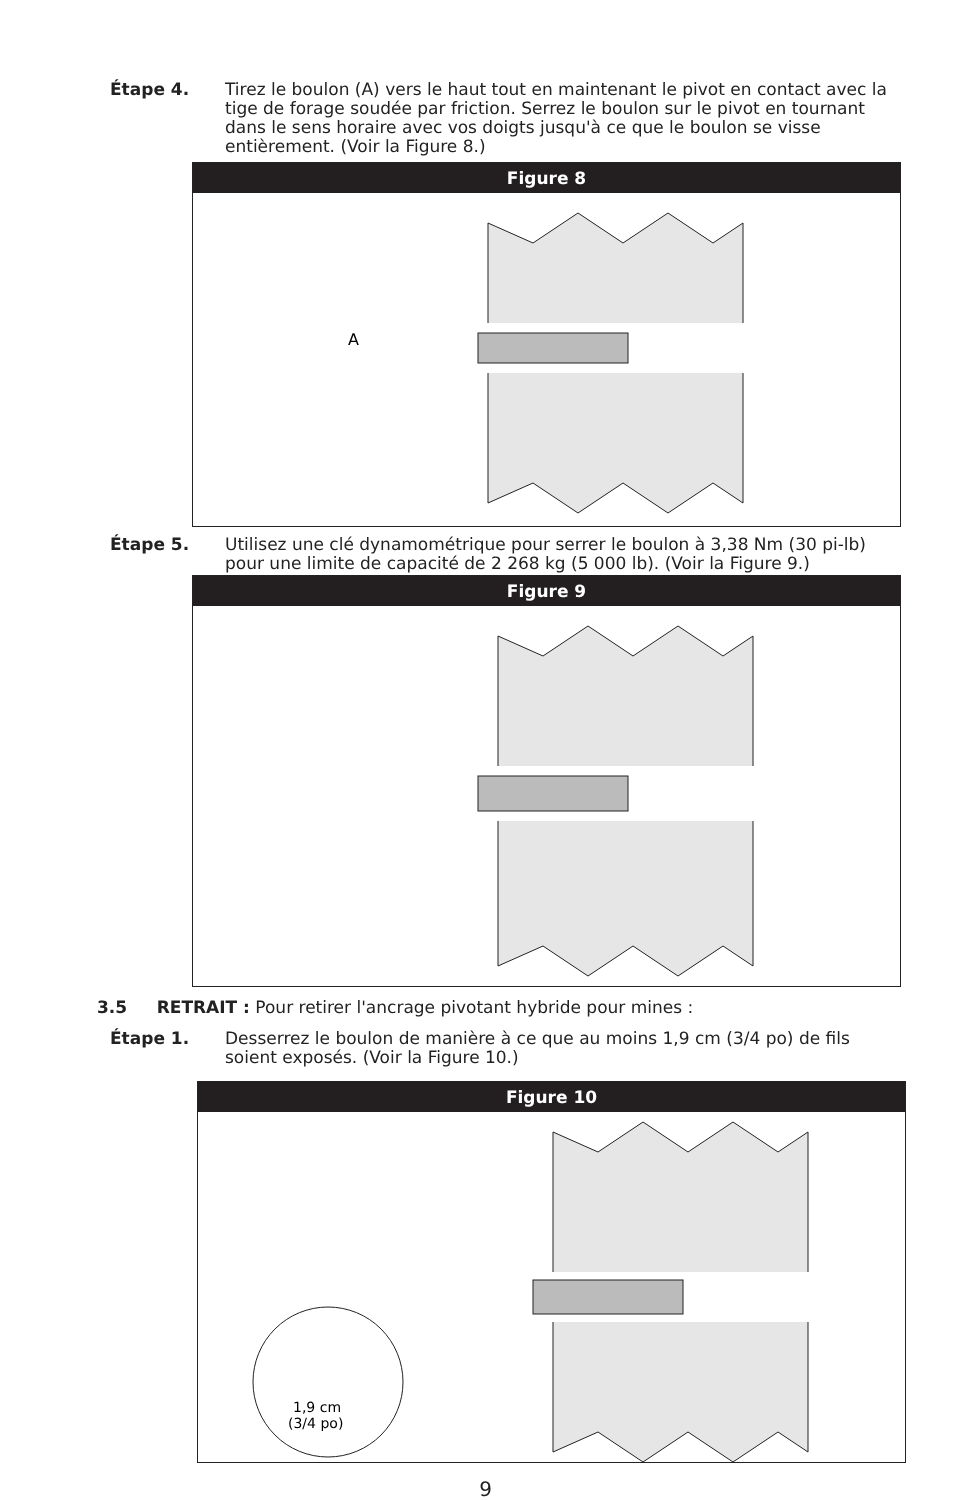Étape 4. Tirez le boulon (A) vers le haut tout en maintenant le pivot en contact avec la tige de forage soudée par friction. Serrez le boulon sur le pivot en tournant dans le sens horaire avec vos doigts jusqu'à ce que le boulon se visse entièrement. (Voir la Figure 8.)
Figure 8
A
Étape 5. Utilisez une clé dynamométrique pour serrer le boulon à 3,38 Nm (30 pi-lb) pour une limite de capacité de 2 268 kg (5 000 lb). (Voir la Figure 9.)
Figure 9
3.5 RETRAIT : Pour retirer l'ancrage pivotant hybride pour mines :
Étape 1. Desserrez le boulon de manière à ce que au moins 1,9 cm (3/4 po) de fils soient exposés. (Voir la Figure 10.)
Figure 10
1,9 cm
(3/4 po)
9